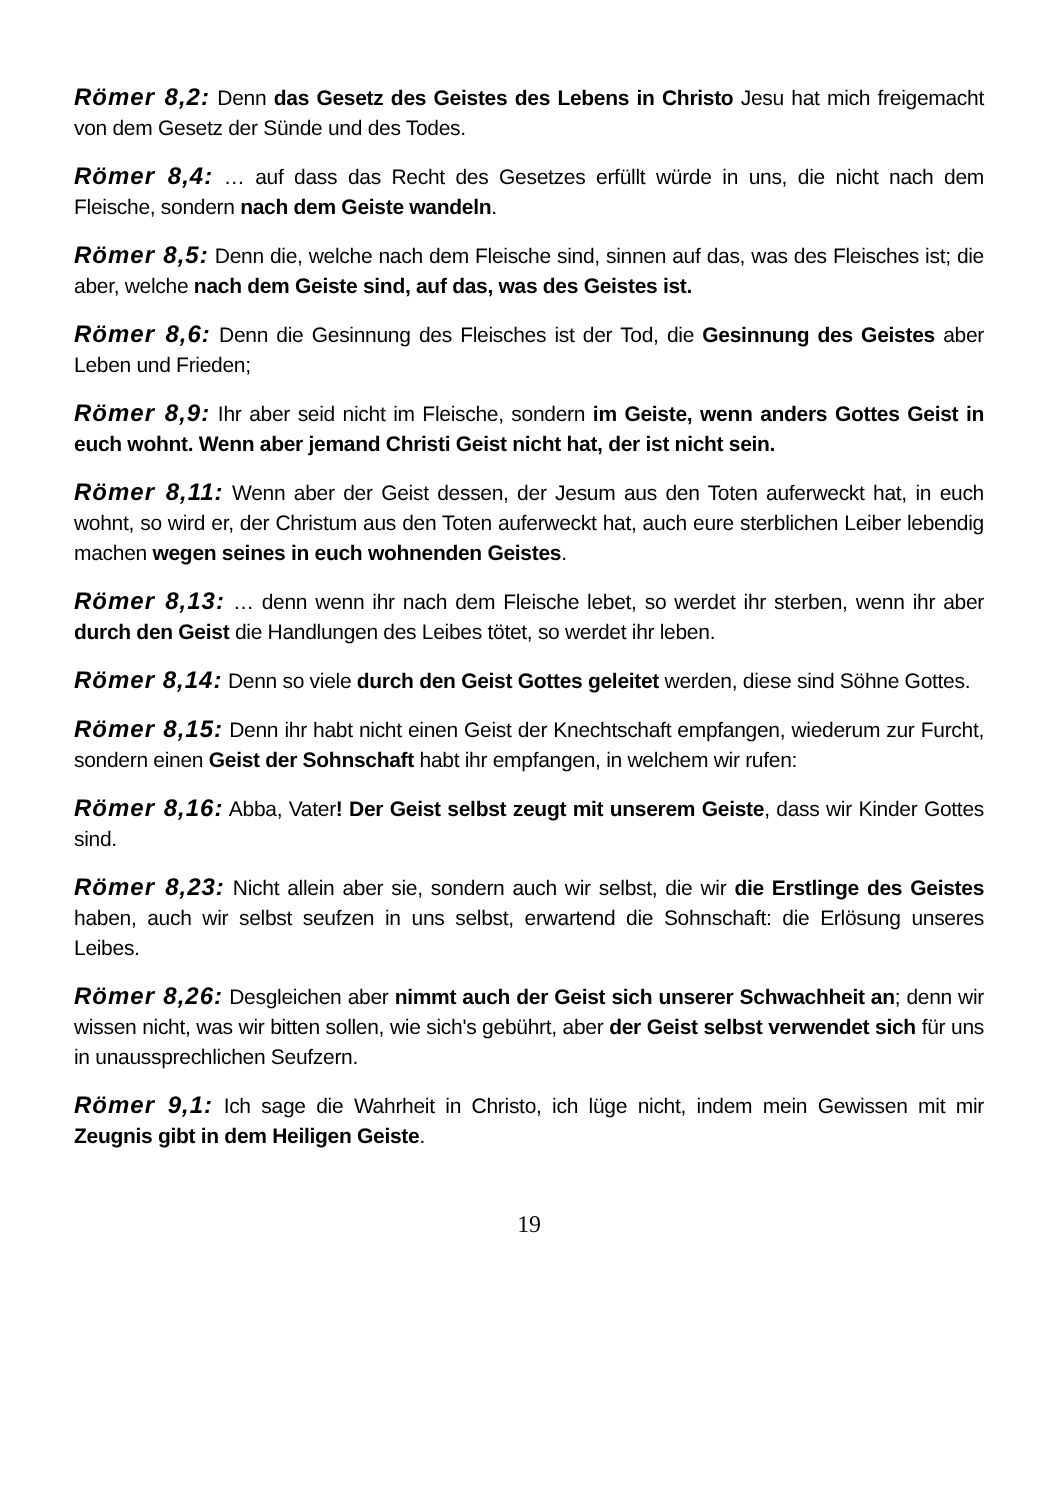Römer 8,2: Denn das Gesetz des Geistes des Lebens in Christo Jesu hat mich freigemacht von dem Gesetz der Sünde und des Todes.
Römer 8,4: … auf dass das Recht des Gesetzes erfüllt würde in uns, die nicht nach dem Fleische, sondern nach dem Geiste wandeln.
Römer 8,5: Denn die, welche nach dem Fleische sind, sinnen auf das, was des Fleisches ist; die aber, welche nach dem Geiste sind, auf das, was des Geistes ist.
Römer 8,6: Denn die Gesinnung des Fleisches ist der Tod, die Gesinnung des Geistes aber Leben und Frieden;
Römer 8,9: Ihr aber seid nicht im Fleische, sondern im Geiste, wenn anders Gottes Geist in euch wohnt. Wenn aber jemand Christi Geist nicht hat, der ist nicht sein.
Römer 8,11: Wenn aber der Geist dessen, der Jesum aus den Toten auferweckt hat, in euch wohnt, so wird er, der Christum aus den Toten auferweckt hat, auch eure sterblichen Leiber lebendig machen wegen seines in euch wohnenden Geistes.
Römer 8,13: … denn wenn ihr nach dem Fleische lebet, so werdet ihr sterben, wenn ihr aber durch den Geist die Handlungen des Leibes tötet, so werdet ihr leben.
Römer 8,14: Denn so viele durch den Geist Gottes geleitet werden, diese sind Söhne Gottes.
Römer 8,15: Denn ihr habt nicht einen Geist der Knechtschaft empfangen, wiederum zur Furcht, sondern einen Geist der Sohnschaft habt ihr empfangen, in welchem wir rufen:
Römer 8,16: Abba, Vater! Der Geist selbst zeugt mit unserem Geiste, dass wir Kinder Gottes sind.
Römer 8,23: Nicht allein aber sie, sondern auch wir selbst, die wir die Erstlinge des Geistes haben, auch wir selbst seufzen in uns selbst, erwartend die Sohnschaft: die Erlösung unseres Leibes.
Römer 8,26: Desgleichen aber nimmt auch der Geist sich unserer Schwachheit an; denn wir wissen nicht, was wir bitten sollen, wie sich's gebührt, aber der Geist selbst verwendet sich für uns in unaussprechlichen Seufzern.
Römer 9,1: Ich sage die Wahrheit in Christo, ich lüge nicht, indem mein Gewissen mit mir Zeugnis gibt in dem Heiligen Geiste.
19